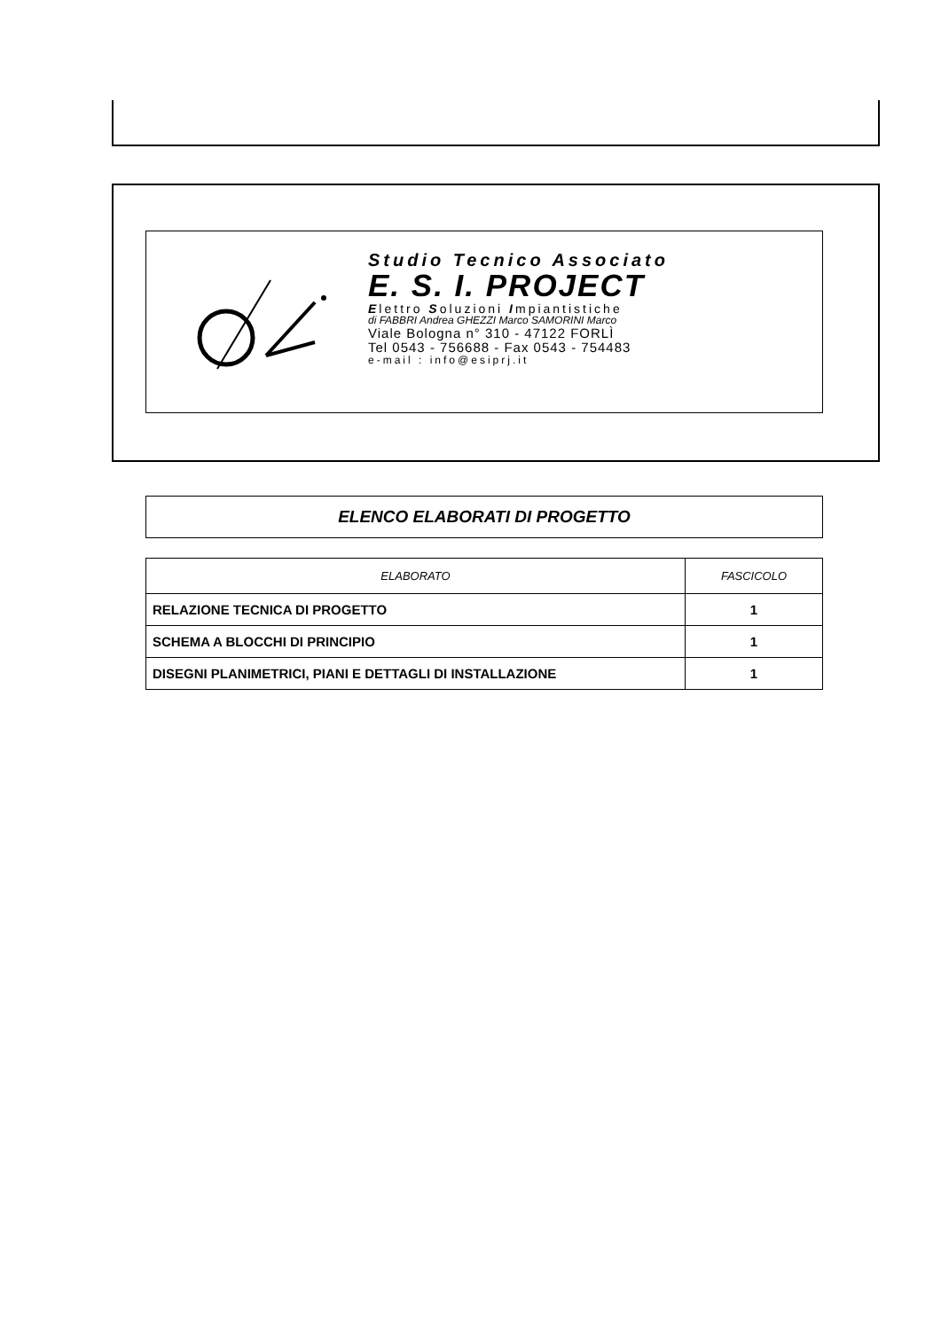Studio Tecnico Associato
E. S. I. PROJECT
Elettro Soluzioni Impiantistiche
di FABBRI Andrea GHEZZI Marco SAMORINI Marco
Viale Bologna n° 310 - 47122 FORLÌ
Tel 0543 - 756688 - Fax 0543 - 754483
e-mail : info@esiprj.it
ELENCO ELABORATI DI PROGETTO
| ELABORATO | FASCICOLO |
| --- | --- |
| RELAZIONE TECNICA DI PROGETTO | 1 |
| SCHEMA A BLOCCHI DI PRINCIPIO | 1 |
| DISEGNI PLANIMETRICI, PIANI E DETTAGLI DI INSTALLAZIONE | 1 |